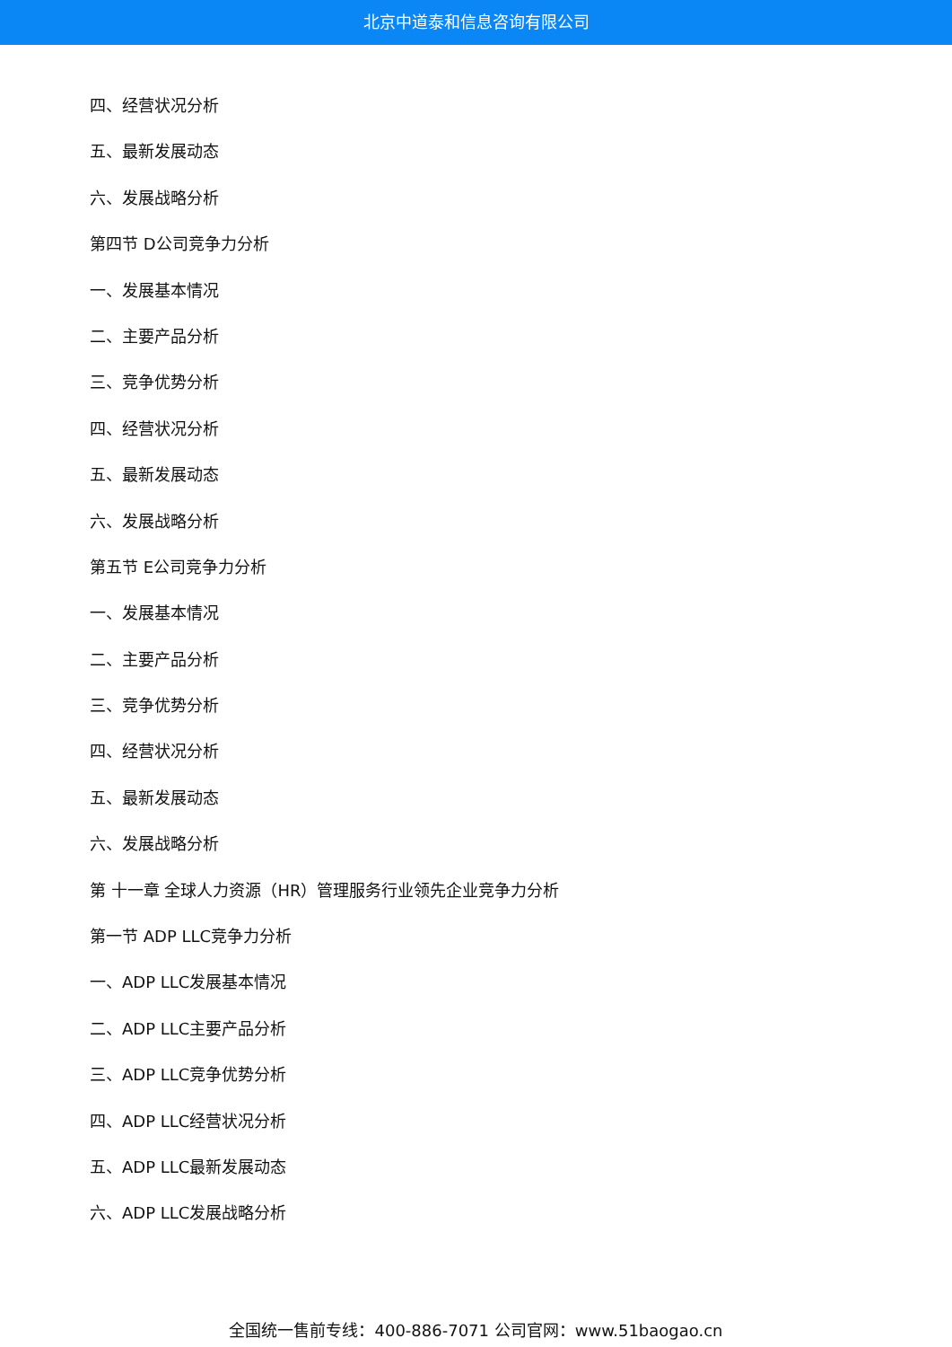北京中道泰和信息咨询有限公司
四、经营状况分析
五、最新发展动态
六、发展战略分析
第四节 D公司竞争力分析
一、发展基本情况
二、主要产品分析
三、竞争优势分析
四、经营状况分析
五、最新发展动态
六、发展战略分析
第五节 E公司竞争力分析
一、发展基本情况
二、主要产品分析
三、竞争优势分析
四、经营状况分析
五、最新发展动态
六、发展战略分析
第 十一章 全球人力资源（HR）管理服务行业领先企业竞争力分析
第一节 ADP LLC竞争力分析
一、ADP LLC发展基本情况
二、ADP LLC主要产品分析
三、ADP LLC竞争优势分析
四、ADP LLC经营状况分析
五、ADP LLC最新发展动态
六、ADP LLC发展战略分析
全国统一售前专线：400-886-7071 公司官网：www.51baogao.cn